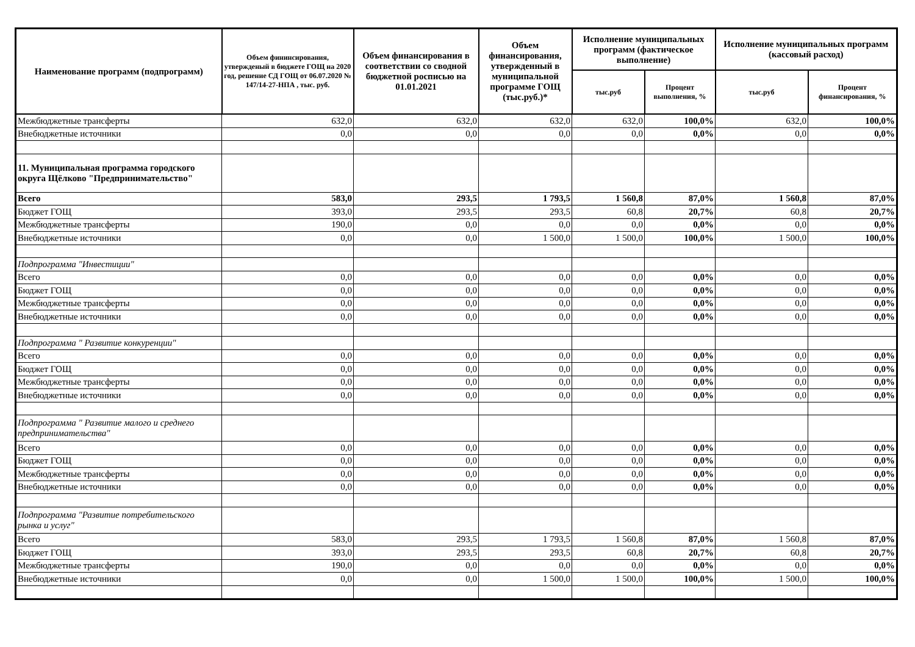| Наименование программ (подпрограмм) | Объем фининсирования, утвержденый в бюджете ГОЩ на 2020 год, решение СД ГОЩ от 06.07.2020 № 147/14-27-НПА , тыс. руб. | Объем финансирования в соответствии со сводной бюджетной росписью на 01.01.2021 | Объем финансирования, утвержденный в муниципальной программе ГОЩ (тыс.руб.)* | Исполнение муниципальных программ (фактическое выполнение) | | Исполнение муниципальных программ (кассовый расход) | |
| --- | --- | --- | --- | --- | --- | --- | --- |
| | | | | тыс.руб | Процент выполнения, % | тыс.руб | Процент финансирования, % |
| Межбюджетные трансферты | 632,0 | 632,0 | 632,0 | 632,0 | 100,0% | 632,0 | 100,0% |
| Внебюджетные источники | 0,0 | 0,0 | 0,0 | 0,0 | 0,0% | 0,0 | 0,0% |
| 11. Муниципальная программа городского округа Щёлково "Предпринимательство" | | | | | | | |
| Всего | 583,0 | 293,5 | 1 793,5 | 1 560,8 | 87,0% | 1 560,8 | 87,0% |
| Бюджет ГОЩ | 393,0 | 293,5 | 293,5 | 60,8 | 20,7% | 60,8 | 20,7% |
| Межбюджетные трансферты | 190,0 | 0,0 | 0,0 | 0,0 | 0,0% | 0,0 | 0,0% |
| Внебюджетные источники | 0,0 | 0,0 | 1 500,0 | 1 500,0 | 100,0% | 1 500,0 | 100,0% |
| Подпрограмма "Инвестиции" | | | | | | | |
| Всего | 0,0 | 0,0 | 0,0 | 0,0 | 0,0% | 0,0 | 0,0% |
| Бюджет ГОЩ | 0,0 | 0,0 | 0,0 | 0,0 | 0,0% | 0,0 | 0,0% |
| Межбюджетные трансферты | 0,0 | 0,0 | 0,0 | 0,0 | 0,0% | 0,0 | 0,0% |
| Внебюджетные источники | 0,0 | 0,0 | 0,0 | 0,0 | 0,0% | 0,0 | 0,0% |
| Подпрограмма " Развитие конкуренции" | | | | | | | |
| Всего | 0,0 | 0,0 | 0,0 | 0,0 | 0,0% | 0,0 | 0,0% |
| Бюджет ГОЩ | 0,0 | 0,0 | 0,0 | 0,0 | 0,0% | 0,0 | 0,0% |
| Межбюджетные трансферты | 0,0 | 0,0 | 0,0 | 0,0 | 0,0% | 0,0 | 0,0% |
| Внебюджетные источники | 0,0 | 0,0 | 0,0 | 0,0 | 0,0% | 0,0 | 0,0% |
| Подпрограмма " Развитие малого и среднего предпринимательства" | | | | | | | |
| Всего | 0,0 | 0,0 | 0,0 | 0,0 | 0,0% | 0,0 | 0,0% |
| Бюджет ГОЩ | 0,0 | 0,0 | 0,0 | 0,0 | 0,0% | 0,0 | 0,0% |
| Межбюджетные трансферты | 0,0 | 0,0 | 0,0 | 0,0 | 0,0% | 0,0 | 0,0% |
| Внебюджетные источники | 0,0 | 0,0 | 0,0 | 0,0 | 0,0% | 0,0 | 0,0% |
| Подпрограмма "Развитие потребительского рынка и услуг" | | | | | | | |
| Всего | 583,0 | 293,5 | 1 793,5 | 1 560,8 | 87,0% | 1 560,8 | 87,0% |
| Бюджет ГОЩ | 393,0 | 293,5 | 293,5 | 60,8 | 20,7% | 60,8 | 20,7% |
| Межбюджетные трансферты | 190,0 | 0,0 | 0,0 | 0,0 | 0,0% | 0,0 | 0,0% |
| Внебюджетные источники | 0,0 | 0,0 | 1 500,0 | 1 500,0 | 100,0% | 1 500,0 | 100,0% |